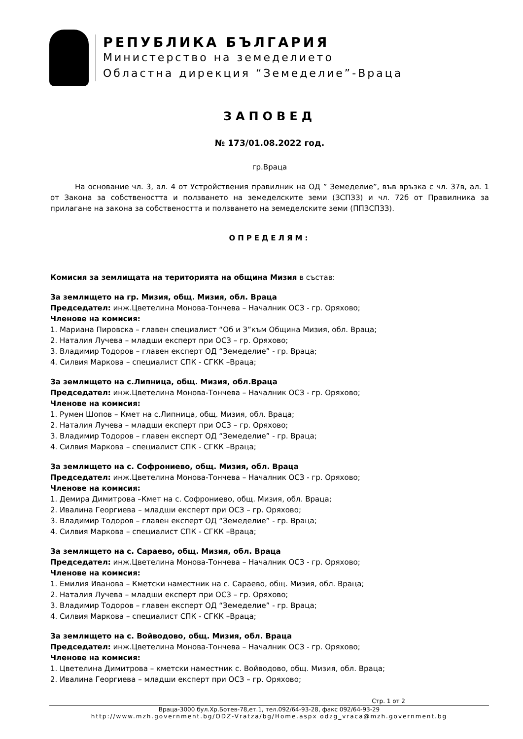РЕПУБЛИКА БЪЛГАРИЯ
Министерство на земеделието
Областна дирекция “Земеделие”-Враца
ЗАПОВЕД
№ 173/01.08.2022 год.
гр.Враца
На основание чл. 3, ал. 4 от Устройствения правилник на ОД ” Земеделие”, във връзка с чл. 37в, ал. 1 от Закона за собствеността и ползването на земеделските земи (ЗСПЗЗ) и чл. 72б от Правилника за прилагане на закона за собствеността и ползването на земеделските земи (ППЗСПЗЗ).
ОПРЕДЕЛЯМ:
Комисия за землищата на територията на община Мизия в състав:
За землището на гр. Мизия, общ. Мизия, обл. Враца
Председател: инж.Цветелина Монова-Тончева – Началник ОСЗ - гр. Оряхово;
Членове на комисия:
1. Мариана Пировска – главен специалист “Об и З”към Община Мизия, обл. Враца;
2. Наталия Лучева – младши експерт при ОСЗ – гр. Оряхово;
3. Владимир Тодоров – главен експерт ОД “Земеделие” - гр. Враца;
4. Силвия Маркова – специалист СПК - СГКК –Враца;
За землището на с.Липница, общ. Мизия, обл.Враца
Председател: инж.Цветелина Монова-Тончева – Началник ОСЗ - гр. Оряхово;
Членове на комисия:
1. Румен Шопов – Кмет на с.Липница, общ. Мизия, обл. Враца;
2. Наталия Лучева – младши експерт при ОСЗ – гр. Оряхово;
3. Владимир Тодоров – главен експерт ОД “Земеделие” - гр. Враца;
4. Силвия Маркова – специалист СПК - СГКК –Враца;
За землището на с. Софрониево, общ. Мизия, обл. Враца
Председател: инж.Цветелина Монова-Тончева – Началник ОСЗ - гр. Оряхово;
Членове на комисия:
1. Демира Димитрова –Кмет на с. Софрониево, общ. Мизия, обл. Враца;
2. Ивалина Георгиева – младши експерт при ОСЗ – гр. Оряхово;
3. Владимир Тодоров – главен експерт ОД “Земеделие” - гр. Враца;
4. Силвия Маркова – специалист СПК - СГКК –Враца;
За землището на с. Сараево, общ. Мизия, обл. Враца
Председател: инж.Цветелина Монова-Тончева – Началник ОСЗ - гр. Оряхово;
Членове на комисия:
1. Емилия Иванова – Кметски наместник на с. Сараево, общ. Мизия, обл. Враца;
2. Наталия Лучева – младши експерт при ОСЗ – гр. Оряхово;
3. Владимир Тодоров – главен експерт ОД “Земеделие” - гр. Враца;
4. Силвия Маркова – специалист СПК - СГКК –Враца;
За землището на с. Войводово, общ. Мизия, обл. Враца
Председател: инж.Цветелина Монова-Тончева – Началник ОСЗ - гр. Оряхово;
Членове на комисия:
1. Цветелина Димитрова – кметски наместник с. Войводово, общ. Мизия, обл. Враца;
2. Ивалина Георгиева – младши експерт при ОСЗ – гр. Оряхово;
Стр. 1 от 2
Враца-3000 бул.Хр.Ботев-78,ет.1, тел.092/64-93-28, факс 092/64-93-29
http://www.mzh.government.bg/ODZ-Vratza/bg/Home.aspx odzg_vraca@mzh.government.bg